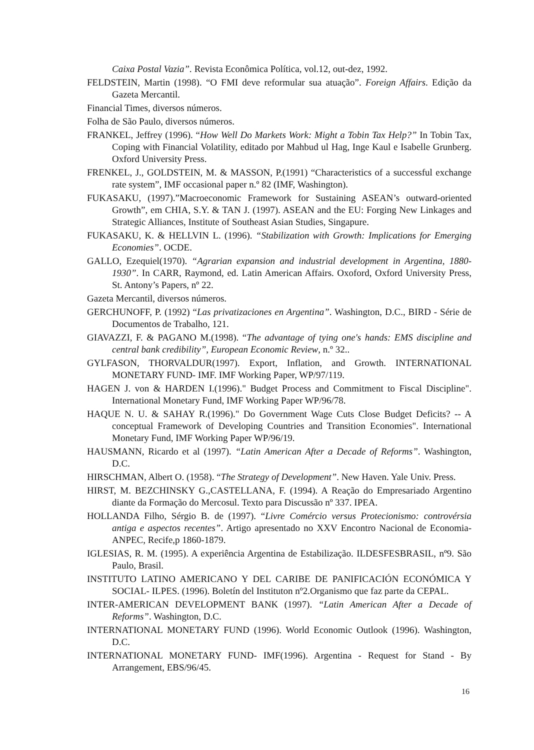Caixa Postal Vazia”. Revista Econômica Política, vol.12, out-dez, 1992.
FELDSTEIN, Martin (1998). “O FMI deve reformular sua atuação”. Foreign Affairs. Edição da Gazeta Mercantil.
Financial Times, diversos números.
Folha de São Paulo, diversos números.
FRANKEL, Jeffrey (1996). “How Well Do Markets Work: Might a Tobin Tax Help?” In Tobin Tax, Coping with Financial Volatility, editado por Mahbud ul Hag, Inge Kaul e Isabelle Grunberg. Oxford University Press.
FRENKEL, J., GOLDSTEIN, M. & MASSON, P.(1991) “Characteristics of a successful exchange rate system”, IMF occasional paper n.º 82 (IMF, Washington).
FUKASAKU, (1997).”Macroeconomic Framework for Sustaining ASEAN’s outward-oriented Growth”, em CHIA, S.Y. & TAN J. (1997). ASEAN and the EU: Forging New Linkages and Strategic Alliances, Institute of Southeast Asian Studies, Singapure.
FUKASAKU, K. & HELLVIN L. (1996). “Stabilization with Growth: Implications for Emerging Economies”. OCDE.
GALLO, Ezequiel(1970). “Agrarian expansion and industrial development in Argentina, 1880-1930”. In CARR, Raymond, ed. Latin American Affairs. Oxoford, Oxford University Press, St. Antony’s Papers, nº 22.
Gazeta Mercantil, diversos números.
GERCHUNOFF, P. (1992) “Las privatizaciones en Argentina”. Washington, D.C., BIRD - Série de Documentos de Trabalho, 121.
GIAVAZZI, F. & PAGANO M.(1998). “The advantage of tying one's hands: EMS discipline and central bank credibility”, European Economic Review, n.º 32..
GYLFASON, THORVALDUR(1997). Export, Inflation, and Growth. INTERNATIONAL MONETARY FUND- IMF. IMF Working Paper, WP/97/119.
HAGEN J. von & HARDEN I.(1996)." Budget Process and Commitment to Fiscal Discipline". International Monetary Fund, IMF Working Paper WP/96/78.
HAQUE N. U. & SAHAY R.(1996)." Do Government Wage Cuts Close Budget Deficits? -- A conceptual Framework of Developing Countries and Transition Economies". International Monetary Fund, IMF Working Paper WP/96/19.
HAUSMANN, Ricardo et al (1997). “Latin American After a Decade of Reforms”. Washington, D.C.
HIRSCHMAN, Albert O. (1958). “The Strategy of Development”. New Haven. Yale Univ. Press.
HIRST, M. BEZCHINSKY G.,CASTELLANA, F. (1994). A Reação do Empresariado Argentino diante da Formação do Mercosul. Texto para Discussão nº 337. IPEA.
HOLLANDA Filho, Sérgio B. de (1997). “Livre Comércio versus Protecionismo: controvérsia antiga e aspectos recentes”. Artigo apresentado no XXV Encontro Nacional de Economia-ANPEC, Recife,p 1860-1879.
IGLESIAS, R. M. (1995). A experiência Argentina de Estabilização. ILDESFESBRASIL, nº9. São Paulo, Brasil.
INSTITUTO LATINO AMERICANO Y DEL CARIBE DE PANIFICACIÓN ECONÓMICA Y SOCIAL- ILPES. (1996). Boletín del Instituton nº2.Organismo que faz parte da CEPAL.
INTER-AMERICAN DEVELOPMENT BANK (1997). “Latin American After a Decade of Reforms”. Washington, D.C.
INTERNATIONAL MONETARY FUND (1996). World Economic Outlook (1996). Washington, D.C.
INTERNATIONAL MONETARY FUND- IMF(1996). Argentina - Request for Stand - By Arrangement, EBS/96/45.
16